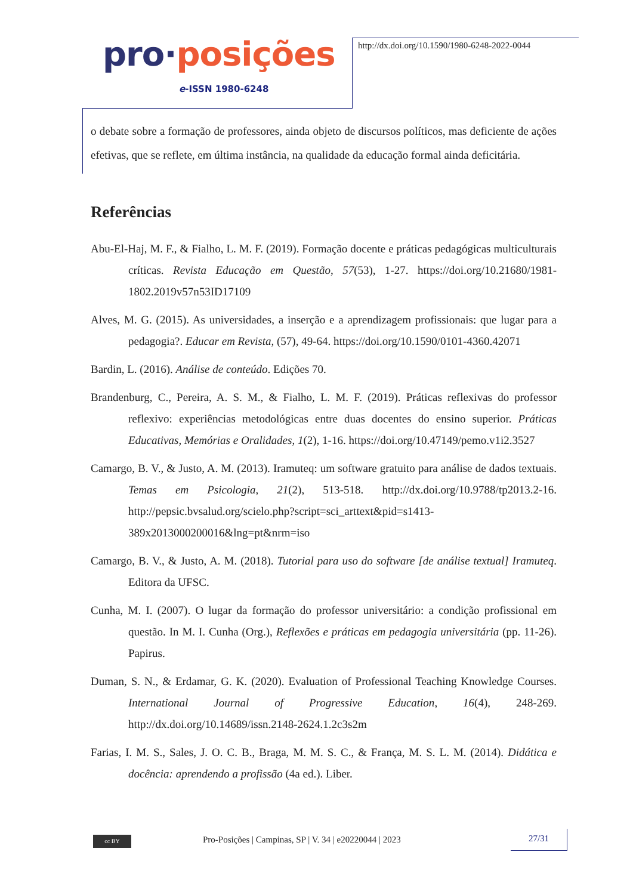pro·posições
e-ISSN 1980-6248
http://dx.doi.org/10.1590/1980-6248-2022-0044
o debate sobre a formação de professores, ainda objeto de discursos políticos, mas deficiente de ações efetivas, que se reflete, em última instância, na qualidade da educação formal ainda deficitária.
Referências
Abu-El-Haj, M. F., & Fialho, L. M. F. (2019). Formação docente e práticas pedagógicas multiculturais críticas. Revista Educação em Questão, 57(53), 1-27. https://doi.org/10.21680/1981-1802.2019v57n53ID17109
Alves, M. G. (2015). As universidades, a inserção e a aprendizagem profissionais: que lugar para a pedagogia?. Educar em Revista, (57), 49-64. https://doi.org/10.1590/0101-4360.42071
Bardin, L. (2016). Análise de conteúdo. Edições 70.
Brandenburg, C., Pereira, A. S. M., & Fialho, L. M. F. (2019). Práticas reflexivas do professor reflexivo: experiências metodológicas entre duas docentes do ensino superior. Práticas Educativas, Memórias e Oralidades, 1(2), 1-16. https://doi.org/10.47149/pemo.v1i2.3527
Camargo, B. V., & Justo, A. M. (2013). Iramuteq: um software gratuito para análise de dados textuais. Temas em Psicologia, 21(2), 513-518. http://dx.doi.org/10.9788/tp2013.2-16. http://pepsic.bvsalud.org/scielo.php?script=sci_arttext&pid=s1413-389x2013000200016&lng=pt&nrm=iso
Camargo, B. V., & Justo, A. M. (2018). Tutorial para uso do software [de análise textual] Iramuteq. Editora da UFSC.
Cunha, M. I. (2007). O lugar da formação do professor universitário: a condição profissional em questão. In M. I. Cunha (Org.), Reflexões e práticas em pedagogia universitária (pp. 11-26). Papirus.
Duman, S. N., & Erdamar, G. K. (2020). Evaluation of Professional Teaching Knowledge Courses. International Journal of Progressive Education, 16(4), 248-269. http://dx.doi.org/10.14689/issn.2148-2624.1.2c3s2m
Farias, I. M. S., Sales, J. O. C. B., Braga, M. M. S. C., & França, M. S. L. M. (2014). Didática e docência: aprendendo a profissão (4a ed.). Liber.
cc BY
Pro-Posições | Campinas, SP | V. 34 | e20220044 | 2023
27/31